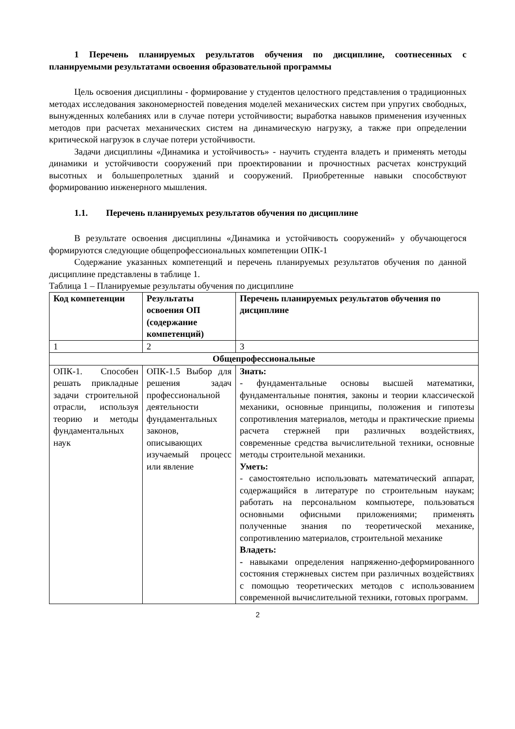1 Перечень планируемых результатов обучения по дисциплине, соотнесенных с планируемыми результатами освоения образовательной программы
Цель освоения дисциплины - формирование у студентов целостного представления о традиционных методах исследования закономерностей поведения моделей механических систем при упругих свободных, вынужденных колебаниях или в случае потери устойчивости; выработка навыков применения изученных методов при расчетах механических систем на динамическую нагрузку, а также при определении критической нагрузок в случае потери устойчивости.
Задачи дисциплины «Динамика и устойчивость» - научить студента владеть и применять методы динамики и устойчивости сооружений при проектировании и прочностных расчетах конструкций высотных и большепролетных зданий и сооружений. Приобретенные навыки способствуют формированию инженерного мышления.
1.1. Перечень планируемых результатов обучения по дисциплине
В результате освоения дисциплины «Динамика и устойчивость сооружений» у обучающегося формируются следующие общепрофессиональных компетенции ОПК-1
Содержание указанных компетенций и перечень планируемых результатов обучения по данной дисциплине представлены в таблице 1.
Таблица 1 – Планируемые результаты обучения по дисциплине
| Код компетенции | Результаты освоения ОП (содержание компетенций) | Перечень планируемых результатов обучения по дисциплине |
| --- | --- | --- |
| 1 | 2 | 3 |
| Общепрофессиональные | | |
| ОПК-1. Способен решать прикладные задачи строительной отрасли, используя теорию и методы фундаментальных наук | ОПК-1.5 Выбор для решения задач профессиональной деятельности фундаментальных законов, описывающих изучаемый процесс или явление | Знать: - фундаментальные основы высшей математики, фундаментальные понятия, законы и теории классической механики, основные принципы, положения и гипотезы сопротивления материалов, методы и практические приемы расчета стержней при различных воздействиях, современные средства вычислительной техники, основные методы строительной механики. Уметь: - самостоятельно использовать математический аппарат, содержащийся в литературе по строительным наукам; работать на персональном компьютере, пользоваться основными офисными приложениями; применять полученные знания по теоретической механике, сопротивлению материалов, строительной механике Владеть: - навыками определения напряженно-деформированного состояния стержневых систем при различных воздействиях с помощью теоретических методов с использованием современной вычислительной техники, готовых программ. |
2